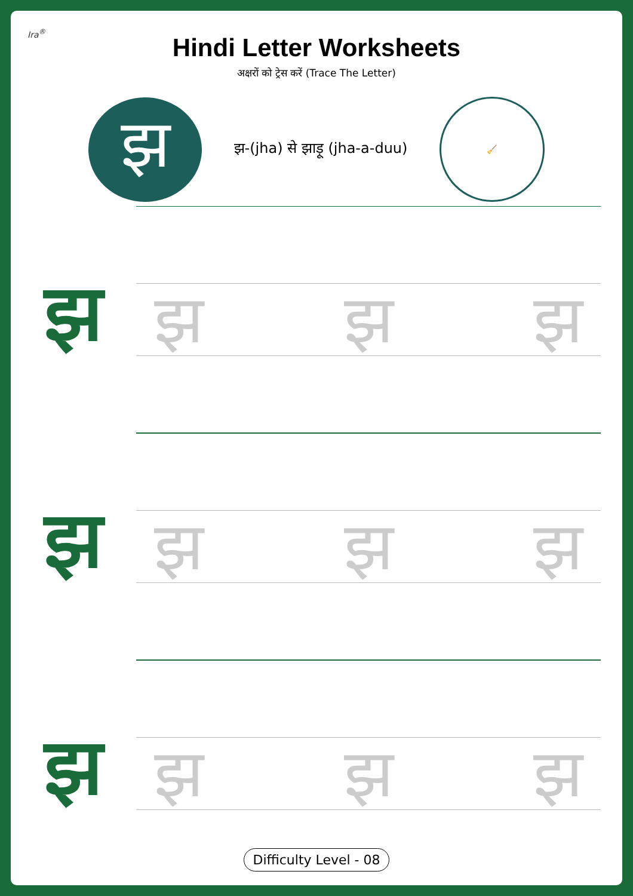Ira<sup>®</sup>
Hindi Letter Worksheets
अक्षरों को ट्रेस करें (Trace The Letter)
झ
झ-(jha) से झाड़ू (jha-a-duu)
🧹
झ
झ झ झ
झ
झ झ झ
झ
झ झ झ
Difficulty Level - 08